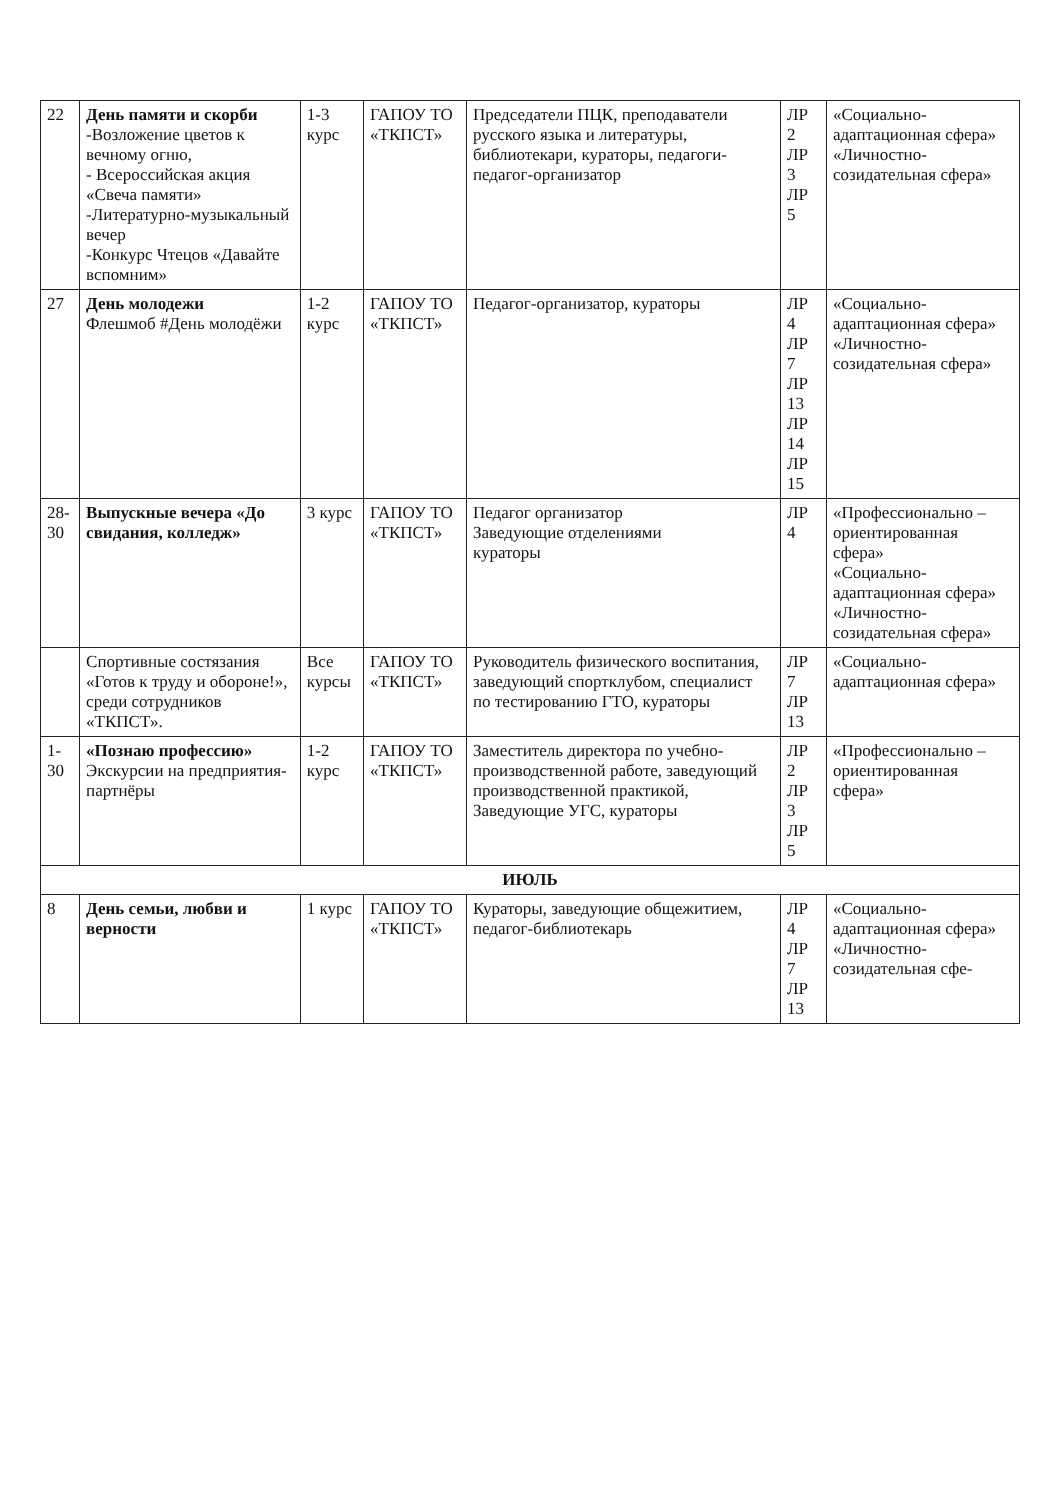| 22 | День памяти и скорби -Возложение цветов к вечному огню, - Всероссийская акция «Свеча памяти» -Литературно-музыкальный вечер -Конкурс Чтецов «Давайте вспомним» | 1-3 курс | ГАПОУ ТО «ТКПСТ» | Председатели ПЦК, преподаватели русского языка и литературы, библиотекари, кураторы, педагоги-педагог-организатор | ЛР 2 ЛР 3 ЛР 5 | «Социально-адаптационная сфера» «Личностно-созидательная сфера» |
| 27 | День молодежи Флешмоб #День молодёжи | 1-2 курс | ГАПОУ ТО «ТКПСТ» | Педагог-организатор, кураторы | ЛР 4 ЛР 7 ЛР 13 ЛР 14 ЛР 15 | «Социально-адаптационная сфера» «Личностно-созидательная сфера» |
| 28-30 | Выпускные вечера «До свидания, колледж» | 3 курс | ГАПОУ ТО «ТКПСТ» | Педагог организатор Заведующие отделениями кураторы | ЛР 4 | «Профессионально – ориентированная сфера» «Социально-адаптационная сфера» «Личностно-созидательная сфера» |
| | Спортивные состязания «Готов к труду и обороне!», среди сотрудников «ТКПСТ». | Все курсы | ГАПОУ ТО «ТКПСТ» | Руководитель физического воспитания, заведующий спортклубом, специалист по тестированию ГТО, кураторы | ЛР 7 ЛР 13 | «Социально-адаптационная сфера» |
| 1-30 | «Познаю профессию» Экскурсии на предприятия-партнёры | 1-2 курс | ГАПОУ ТО «ТКПСТ» | Заместитель директора по учебно-производственной работе, заведующий производственной практикой, Заведующие УГС, кураторы | ЛР 2 ЛР 3 ЛР 5 | «Профессионально – ориентированная сфера» |
| ИЮЛЬ | | | | | | |
| 8 | День семьи, любви и верности | 1 курс | ГАПОУ ТО «ТКПСТ» | Кураторы, заведующие общежитием, педагог-библиотекарь | ЛР 4 ЛР 7 ЛР 13 | «Социально-адаптационная сфера» «Личностно-созидательная сфе- |